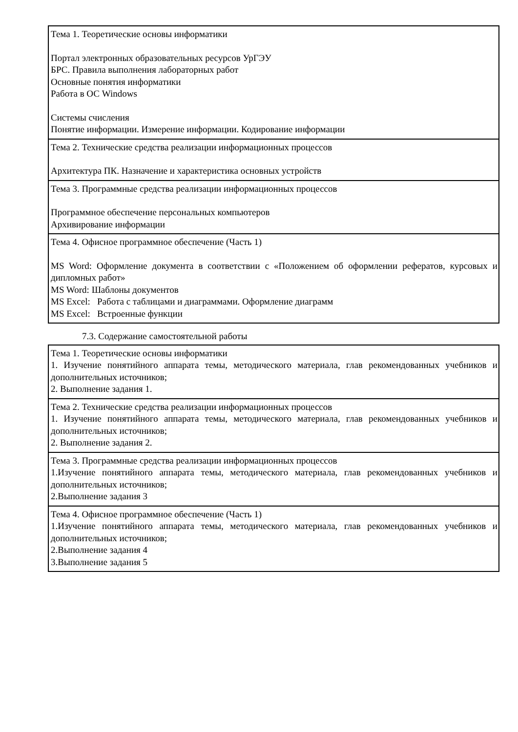| Тема 1. Теоретические основы информатики Портал электронных образовательных ресурсов УрГЭУ БРС. Правила выполнения лабораторных работ Основные понятия информатики Работа в ОС Windows Системы счисления Понятие информации. Измерение информации. Кодирование информации |
| Тема 2. Технические средства реализации информационных процессов Архитектура ПК. Назначение и характеристика основных устройств |
| Тема 3. Программные средства реализации информационных процессов Программное обеспечение персональных компьютеров Архивирование информации |
| Тема 4. Офисное программное обеспечение (Часть 1) MS Word: Оформление документа в соответствии с «Положением об оформлении рефератов, курсовых и дипломных работ» MS Word: Шаблоны документов MS Excel: Работа с таблицами и диаграммами. Оформление диаграмм MS Excel: Встроенные функции |
7.3. Содержание самостоятельной работы
| Тема 1. Теоретические основы информатики 1. Изучение понятийного аппарата темы, методического материала, глав рекомендованных учебников и дополнительных источников; 2. Выполнение задания 1. |
| Тема 2. Технические средства реализации информационных процессов 1. Изучение понятийного аппарата темы, методического материала, глав рекомендованных учебников и дополнительных источников; 2. Выполнение задания 2. |
| Тема 3. Программные средства реализации информационных процессов 1.Изучение понятийного аппарата темы, методического материала, глав рекомендованных учебников и дополнительных источников; 2.Выполнение задания 3 |
| Тема 4. Офисное программное обеспечение (Часть 1) 1.Изучение понятийного аппарата темы, методического материала, глав рекомендованных учебников и дополнительных источников; 2.Выполнение задания 4 3.Выполнение задания 5 |